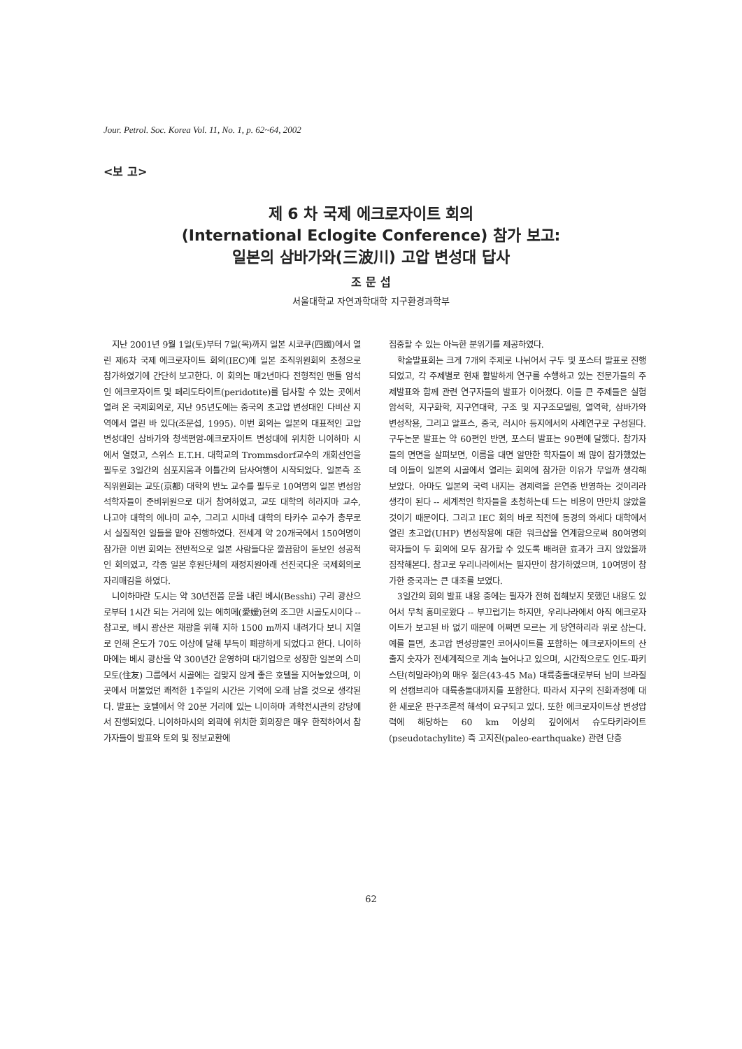Jour. Petrol. Soc. Korea Vol. 11, No. 1, p. 62~64, 2002
<보 고>
제 6 차 국제 에크로자이트 회의
(International Eclogite Conference) 참가 보고:
일본의 삼바가와(三波川) 고압 변성대 답사
조 문 섭
서울대학교 자연과학대학 지구환경과학부
지난 2001년 9월 1일(토)부터 7일(목)까지 일본 시코쿠(四國)에서 열린 제6차 국제 에크로자이트 회의(IEC)에 일본 조직위원회의 초청으로 참가하였기에 간단히 보고한다. 이 회의는 매2년마다 전형적인 맨틀 암석인 에크로자이트 및 페리도타이트(peridotite)를 답사할 수 있는 곳에서 열려 온 국제회의로, 지난 95년도에는 중국의 초고압 변성대인 다비산 지역에서 열린 바 있다(조문섭, 1995). 이번 회의는 일본의 대표적인 고압변성대인 삼바가와 청색편암-에크로자이트 변성대에 위치한 니이하마 시에서 열렸고, 스위스 E.T.H. 대학교의 Trommsdorf교수의 개회선언을 필두로 3일간의 심포지움과 이틀간의 답사여행이 시작되었다. 일본측 조직위원회는 교또(京都) 대학의 반노 교수를 필두로 10여명의 일본 변성암석학자들이 준비위원으로 대거 참여하였고, 교또 대학의 히라지마 교수, 나고야 대학의 에나미 교수, 그리고 시마네 대학의 타카수 교수가 총무로서 실질적인 일들을 맡아 진행하였다. 전세계 약 20개국에서 150여명이 참가한 이번 회의는 전반적으로 일본 사람들다운 깔끔함이 돋보인 성공적인 회의였고, 각종 일본 후원단체의 재정지원아래 선진국다운 국제회의로 자리매김을 하였다.
니이하마란 도시는 약 30년전쯤 문을 내린 베시(Besshi) 구리 광산으로부터 1시간 되는 거리에 있는 에히메(愛媛)현의 조그만 시골도시이다 -- 참고로, 베시 광산은 채광을 위해 지하 1500 m까지 내려가다 보니 지열로 인해 온도가 70도 이상에 달해 부득이 폐광하게 되었다고 한다. 니이하마에는 베시 광산을 약 300년간 운영하며 대기업으로 성장한 일본의 스미모토(住友) 그룹에서 시골에는 걸맞지 않게 좋은 호텔을 지어놓았으며, 이 곳에서 머물었던 쾌적한 1주일의 시간은 기억에 오래 남을 것으로 생각된다. 발표는 호텔에서 약 20분 거리에 있는 니이하마 과학전시관의 강당에서 진행되었다. 니이하마시의 외곽에 위치한 회의장은 매우 한적하여서 참가자들이 발표와 토의 및 정보교환에
집중할 수 있는 아늑한 분위기를 제공하였다.
학술발표회는 크게 7개의 주제로 나뉘어서 구두 및 포스터 발표로 진행되었고, 각 주제별로 현재 활발하게 연구를 수행하고 있는 전문가들의 주제발표와 함께 관련 연구자들의 발표가 이어졌다. 이들 큰 주제들은 실험암석학, 지구화학, 지구연대학, 구조 및 지구조모델링, 열역학, 삼바가와 변성작용, 그리고 알프스, 중국, 러시아 등지에서의 사례연구로 구성된다. 구두논문 발표는 약 60편인 반면, 포스터 발표는 90편에 달했다. 참가자들의 면면을 살펴보면, 이름을 대면 알만한 학자들이 꽤 많이 참가했었는데 이들이 일본의 시골에서 열리는 회의에 참가한 이유가 무얼까 생각해 보았다. 아마도 일본의 국력 내지는 경제력을 은연중 반영하는 것이리라 생각이 된다 -- 세계적인 학자들을 초청하는데 드는 비용이 만만치 않았을 것이기 때문이다. 그리고 IEC 회의 바로 직전에 동경의 와세다 대학에서 열린 초고압(UHP) 변성작용에 대한 워크샵을 연계함으로써 80여명의 학자들이 두 회의에 모두 참가할 수 있도록 배려한 효과가 크지 않았을까 짐작해본다. 참고로 우리나라에서는 필자만이 참가하였으며, 10여명이 참가한 중국과는 큰 대조를 보였다.
3일간의 회의 발표 내용 중에는 필자가 전혀 접해보지 못했던 내용도 있어서 무척 흥미로왔다 -- 부끄럽기는 하지만, 우리나라에서 아직 에크로자이트가 보고된 바 없기 때문에 어쩌면 모르는 게 당연하리라 위로 삼는다. 예를 들면, 초고압 변성광물인 코어사이트를 포함하는 에크로자이트의 산출지 숫자가 전세계적으로 계속 늘어나고 있으며, 시간적으로도 인도-파키스탄(히말라야)의 매우 젊은(43-45 Ma) 대륙충돌대로부터 남미 브라질의 선캠브리아 대륙충돌대까지를 포함한다. 따라서 지구의 진화과정에 대한 새로운 판구조론적 해석이 요구되고 있다. 또한 에크로자이트상 변성압력에 해당하는 60 km 이상의 깊이에서 슈도타키라이트(pseudotachylite) 즉 고지진(paleo-earthquake) 관련 단층
62